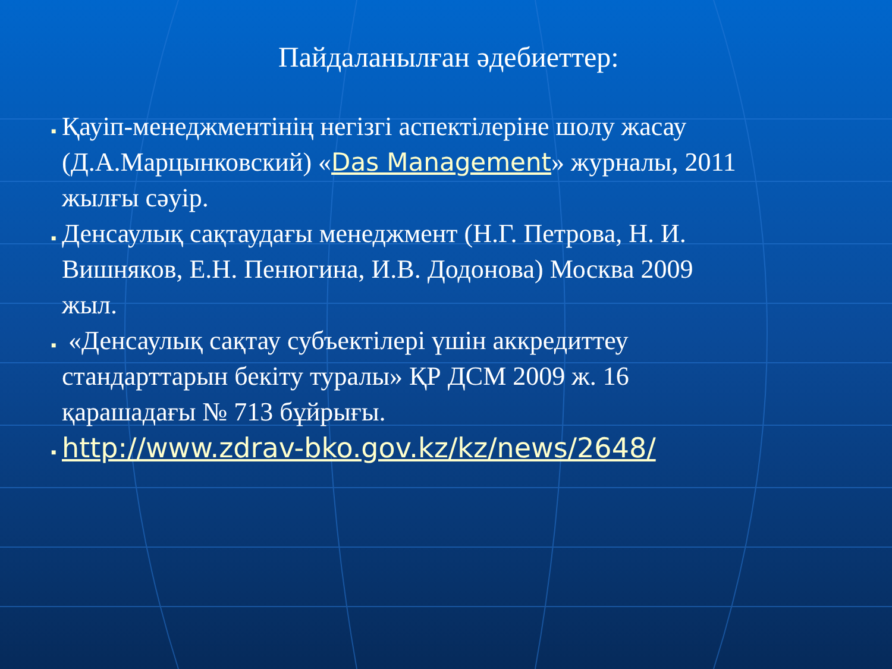Пайдаланылған әдебиеттер:
■ Қауіп-менеджментінің негізгі аспектілеріне шолу жасау (Д.А.Марцынковский) «Das Management» журналы, 2011 жылғы сәуір.
■ Денсаулық сақтаудағы менеджмент (Н.Г. Петрова, Н. И. Вишняков, Е.Н. Пенюгина, И.В. Додонова) Москва 2009 жыл.
■ «Денсаулық сақтау субъектілері үшін аккредиттеу стандарттарын бекіту туралы» ҚР ДСМ 2009 ж. 16 қарашадағы № 713 бұйрығы.
■ http://www.zdrav-bko.gov.kz/kz/news/2648/